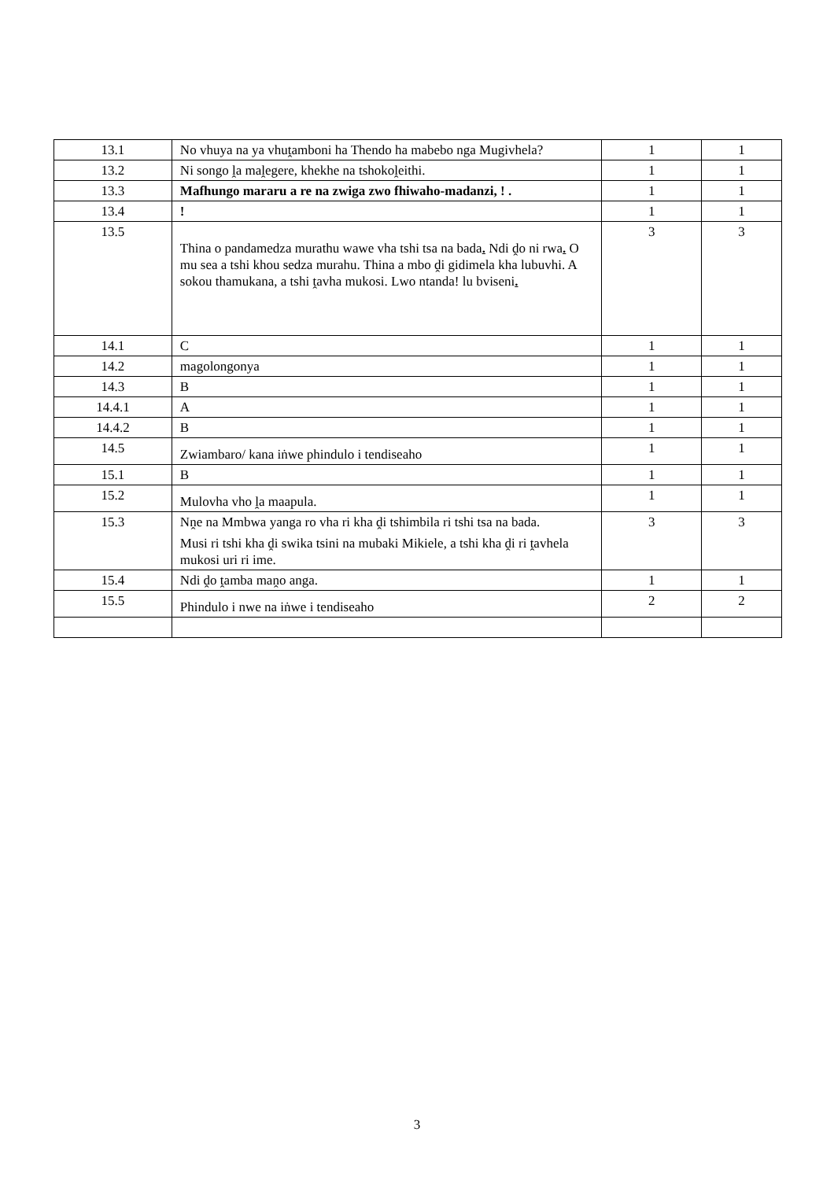| 13.1 | No vhuya na ya vhuṱamboni ha Thendo ha mabebo nga Mugivhela? | 1 | 1 |
| 13.2 | Ni songo ḽa maḽegere, khekhe na tshokoḽeithi. | 1 | 1 |
| 13.3 | Mafhungo mararu a re na zwiga zwo fhiwaho-madanzi, ! . | 1 | 1 |
| 13.4 | ! | 1 | 1 |
| 13.5 | Thina o pandamedza murathu wawe vha tshi tsa na bada . Ndi ḓo ni rwa . O mu sea a tshi khou sedza murahu. Thina a mbo ḓi gidimela kha lubuvhi. A sokou thamukana, a tshi ṱavha mukosi. Lwo ntanda! lu bviseni . | 3 | 3 |
| 14.1 | C | 1 | 1 |
| 14.2 | magolongonya | 1 | 1 |
| 14.3 | B | 1 | 1 |
| 14.4.1 | A | 1 | 1 |
| 14.4.2 | B | 1 | 1 |
| 14.5 | Zwiambaro/ kana iṅwe phindulo i tendiseaho | 1 | 1 |
| 15.1 | B | 1 | 1 |
| 15.2 | Mulovha vho ḽa maapula. | 1 | 1 |
| 15.3 | Nṋe na Mmbwa yanga ro vha ri kha ḓi tshimbila ri tshi tsa na bada. Musi ri tshi kha ḓi swika tsini na mubaki Mikiele, a tshi kha ḓi ri ṱavhela mukosi uri ri ime. | 3 | 3 |
| 15.4 | Ndi ḓo ṱamba maṋo anga. | 1 | 1 |
| 15.5 | Phindulo i nwe na iṅwe i tendiseaho | 2 | 2 |
3